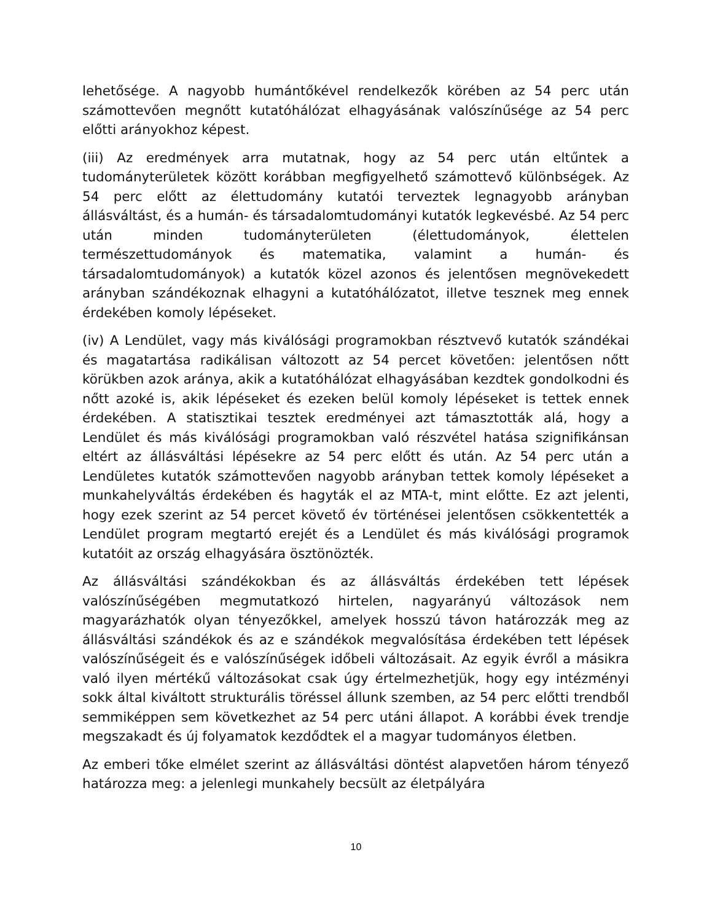lehetősége. A nagyobb humántőkével rendelkezők körében az 54 perc után számottevően megnőtt kutatóhálózat elhagyásának valószínűsége az 54 perc előtti arányokhoz képest.
(iii) Az eredmények arra mutatnak, hogy az 54 perc után eltűntek a tudományterületek között korábban megfigyelhető számottevő különbségek. Az 54 perc előtt az élettudomány kutatói terveztek legnagyobb arányban állásváltást, és a humán- és társadalomtudományi kutatók legkevésbé. Az 54 perc után minden tudományterületen (élettudományok, élettelen természettudományok és matematika, valamint a humán- és társadalomtudományok) a kutatók közel azonos és jelentősen megnövekedett arányban szándékoznak elhagyni a kutatóhálózatot, illetve tesznek meg ennek érdekében komoly lépéseket.
(iv) A Lendület, vagy más kiválósági programokban résztvevő kutatók szándékai és magatartása radikálisan változott az 54 percet követően: jelentősen nőtt körükben azok aránya, akik a kutatóhálózat elhagyásában kezdtek gondolkodni és nőtt azoké is, akik lépéseket és ezeken belül komoly lépéseket is tettek ennek érdekében. A statisztikai tesztek eredményei azt támasztották alá, hogy a Lendület és más kiválósági programokban való részvétel hatása szignifikánsan eltért az állásváltási lépésekre az 54 perc előtt és után. Az 54 perc után a Lendületes kutatók számottevően nagyobb arányban tettek komoly lépéseket a munkahelyváltás érdekében és hagyták el az MTA-t, mint előtte. Ez azt jelenti, hogy ezek szerint az 54 percet követő év történései jelentősen csökkentették a Lendület program megtartó erejét és a Lendület és más kiválósági programok kutatóit az ország elhagyására ösztönözték.
Az állásváltási szándékokban és az állásváltás érdekében tett lépések valószínűségében megmutatkozó hirtelen, nagyarányú változások nem magyarázhatók olyan tényezőkkel, amelyek hosszú távon határozzák meg az állásváltási szándékok és az e szándékok megvalósítása érdekében tett lépések valószínűségeit és e valószínűségek időbeli változásait. Az egyik évről a másikra való ilyen mértékű változásokat csak úgy értelmezhetjük, hogy egy intézményi sokk által kiváltott strukturális töréssel állunk szemben, az 54 perc előtti trendből semmiképpen sem következhet az 54 perc utáni állapot. A korábbi évek trendje megszakadt és új folyamatok kezdődtek el a magyar tudományos életben.
Az emberi tőke elmélet szerint az állásváltási döntést alapvetően három tényező határozza meg: a jelenlegi munkahely becsült az életpályára
10